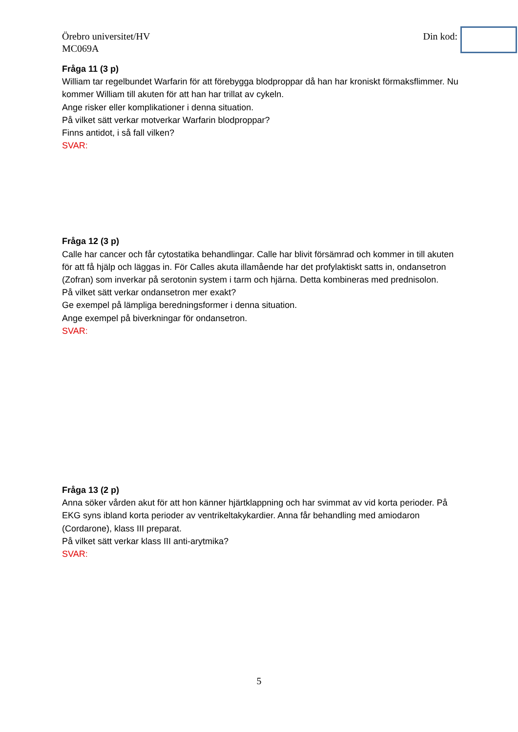Örebro universitet/HV
MC069A
Din kod:
Fråga 11 (3 p)
William tar regelbundet Warfarin för att förebygga blodproppar då han har kroniskt förmaksflimmer. Nu kommer William till akuten för att han har trillat av cykeln.
Ange risker eller komplikationer i denna situation.
På vilket sätt verkar motverkar Warfarin blodproppar?
Finns antidot, i så fall vilken?
SVAR:
Fråga 12 (3 p)
Calle har cancer och får cytostatika behandlingar. Calle har blivit försämrad och kommer in till akuten för att få hjälp och läggas in. För Calles akuta illamående har det profylaktiskt satts in, ondansetron (Zofran) som inverkar på serotonin system i tarm och hjärna. Detta kombineras med prednisolon.
På vilket sätt verkar ondansetron mer exakt?
Ge exempel på lämpliga beredningsformer i denna situation.
Ange exempel på biverkningar för ondansetron.
SVAR:
Fråga 13 (2 p)
Anna söker vården akut för att hon känner hjärtklappning och har svimmat av vid korta perioder. På EKG syns ibland korta perioder av ventrikeltakykardier. Anna får behandling med amiodaron (Cordarone), klass III preparat.
På vilket sätt verkar klass III anti-arytmika?
SVAR:
5